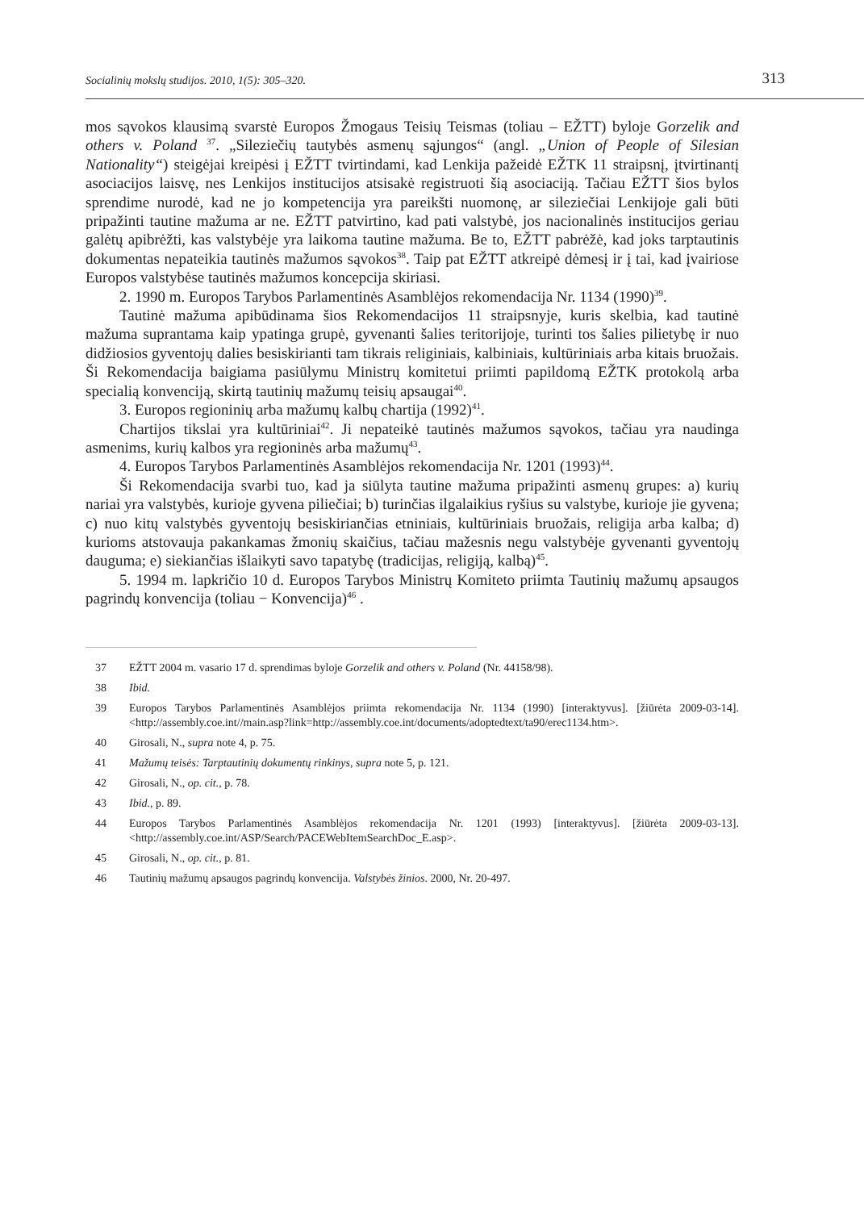Socialinių mokslų studijos. 2010, 1(5): 305–320. 313
mos sąvokos klausimą svarstė Europos Žmogaus Teisių Teismas (toliau – EŽTT) byloje Gorzelik and others v. Poland <sup>37</sup>. „Sileziečių tautybės asmenų sąjungos“ (angl. „Union of People of Silesian Nationality“) steigėjai kreipėsi į EŽTT tvirtindami, kad Lenkija pažeidė EŽTK 11 straipsnį, įtvirtinantį asociacijos laisvę, nes Lenkijos institucijos atsisakė registruoti šią asociaciją. Tačiau EŽTT šios bylos sprendime nurodė, kad ne jo kompetencija yra pareikšti nuomonę, ar sileziečiai Lenkijoje gali būti pripažinti tautine mažuma ar ne. EŽTT patvirtino, kad pati valstybė, jos nacionalinės institucijos geriau galėtų apibrėžti, kas valstybėje yra laikoma tautine mažuma. Be to, EŽTT pabrėžė, kad joks tarptautinis dokumentas nepateikia tautinės mažumos sąvokos<sup>38</sup>. Taip pat EŽTT atkreipė dėmesį ir į tai, kad įvairiose Europos valstybėse tautinės mažumos koncepcija skiriasi.
2. 1990 m. Europos Tarybos Parlamentinės Asamblėjos rekomendacija Nr. 1134 (1990)<sup>39</sup>.
Tautinė mažuma apibūdinama šios Rekomendacijos 11 straipsnyje, kuris skelbia, kad tautinė mažuma suprantama kaip ypatinga grupė, gyvenanti šalies teritorijoje, turinti tos šalies pilietybę ir nuo didžiosios gyventojų dalies besiskirianti tam tikrais religiniais, kalbiniais, kultūriniais arba kitais bruožais. Ši Rekomendacija baigiama pasiūlymu Ministrų komitetui priimti papildomą EŽTK protokolą arba specialią konvenciją, skirtą tautinių mažumų teisių apsaugai<sup>40</sup>.
3. Europos regioninių arba mažumų kalbų chartija (1992)<sup>41</sup>.
Chartijos tikslai yra kultūriniai<sup>42</sup>. Ji nepateikė tautinės mažumos sąvokos, tačiau yra naudinga asmenims, kurių kalbos yra regioninės arba mažumų<sup>43</sup>.
4. Europos Tarybos Parlamentinės Asamblėjos rekomendacija Nr. 1201 (1993)<sup>44</sup>.
Ši Rekomendacija svarbi tuo, kad ja siūlyta tautine mažuma pripažinti asmenų grupes: a) kurių nariai yra valstybės, kurioje gyvena piliečiai; b) turinčias ilgalaikius ryšius su valstybe, kurioje jie gyvena; c) nuo kitų valstybės gyventojų besiskiriančias etniniais, kultūriniais bruožais, religija arba kalba; d) kurioms atstovauja pakankamas žmonių skaičius, tačiau mažesnis negu valstybėje gyvenanti gyventojų dauguma; e) siekiančias išlaikyti savo tapatybę (tradicijas, religiją, kalbą)<sup>45</sup>.
5. 1994 m. lapkričio 10 d. Europos Tarybos Ministrų Komiteto priimta Tautinių mažumų apsaugos pagrindų konvencija (toliau − Konvencija)<sup>46</sup> .
37 EŽTT 2004 m. vasario 17 d. sprendimas byloje Gorzelik and others v. Poland (Nr. 44158/98).
38 Ibid.
39 Europos Tarybos Parlamentinės Asamblėjos priimta rekomendacija Nr. 1134 (1990) [interaktyvus]. [žiūrėta 2009-03-14]. <http://assembly.coe.int//main.asp?link=http://assembly.coe.int/documents/adoptedtext/ta90/erec1134.htm>.
40 Girosali, N., supra note 4, p. 75.
41 Mažumų teisės: Tarptautinių dokumentų rinkinys, supra note 5, p. 121.
42 Girosali, N., op. cit., p. 78.
43 Ibid., p. 89.
44 Europos Tarybos Parlamentinės Asamblėjos rekomendacija Nr. 1201 (1993) [interaktyvus]. [žiūrėta 2009-03-13]. <http://assembly.coe.int/ASP/Search/PACEWebItemSearchDoc_E.asp>.
45 Girosali, N., op. cit., p. 81.
46 Tautinių mažumų apsaugos pagrindų konvencija. Valstybės žinios. 2000, Nr. 20-497.